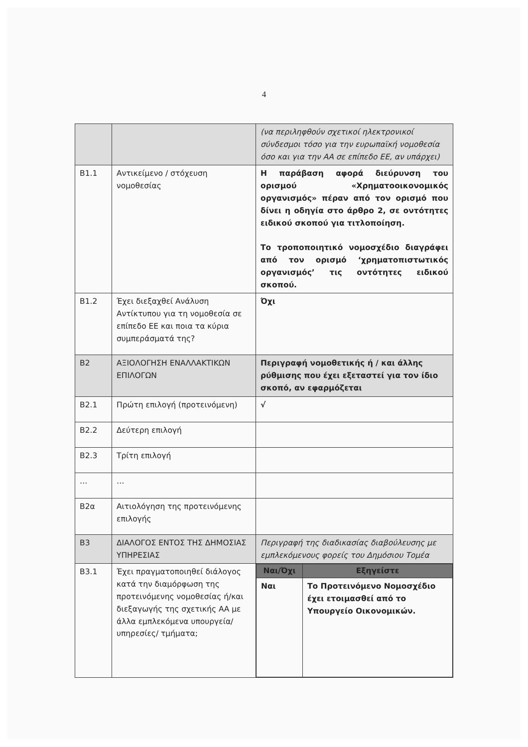4
| | | (να περιληφθούν σχετικοί ηλεκτρονικοί σύνδεσμοι τόσο για την ευρωπαϊκή νομοθεσία όσο και για την ΑΑ σε επίπεδο ΕΕ, αν υπάρχει) |
| Β1.1 | Αντικείμενο / στόχευση νομοθεσίας | Η παράβαση αφορά διεύρυνση του ορισμού «Χρηματοοικονομικός οργανισμός» πέραν από τον ορισμό που δίνει η οδηγία στο άρθρο 2, σε οντότητες ειδικού σκοπού για τιτλοποίηση. Το τροποποιητικό νομοσχέδιο διαγράφει από τον ορισμό ‘χρηματοπιστωτικός οργανισμός’ τις οντότητες ειδικού σκοπού. |
| Β1.2 | Έχει διεξαχθεί Ανάλυση Αντίκτυπου για τη νομοθεσία σε επίπεδο ΕΕ και ποια τα κύρια συμπεράσματά της? | Όχι |
| Β2 | ΑΞΙΟΛΟΓΗΣΗ ΕΝΑΛΛΑΚΤΙΚΩΝ ΕΠΙΛΟΓΩΝ | Περιγραφή νομοθετικής ή / και άλλης ρύθμισης που έχει εξεταστεί για τον ίδιο σκοπό, αν εφαρμόζεται |
| Β2.1 | Πρώτη επιλογή (προτεινόμενη) | √ |
| Β2.2 | Δεύτερη επιλογή | |
| Β2.3 | Τρίτη επιλογή | |
| … | … | |
| Β2α | Αιτιολόγηση της προτεινόμενης επιλογής | |
| Β3 | ΔΙΑΛΟΓΟΣ ΕΝΤΟΣ ΤΗΣ ΔΗΜΟΣΙΑΣ ΥΠΗΡΕΣΙΑΣ | Περιγραφή της διαδικασίας διαβούλευσης με εμπλεκόμενους φορείς του Δημόσιου Τομέα |
| Β3.1 | Έχει πραγματοποιηθεί διάλογος κατά την διαμόρφωση της προτεινόμενης νομοθεσίας ή/και διεξαγωγής της σχετικής ΑΑ με άλλα εμπλεκόμενα υπουργεία/ υπηρεσίες/ τμήματα; | / Ναι/Όχι / Εξηγείστε / / --- / --- / / Ναι / Το Προτεινόμενο Νομοσχέδιο έχει ετοιμασθεί από το Υπουργείο Οικονομικών. / |